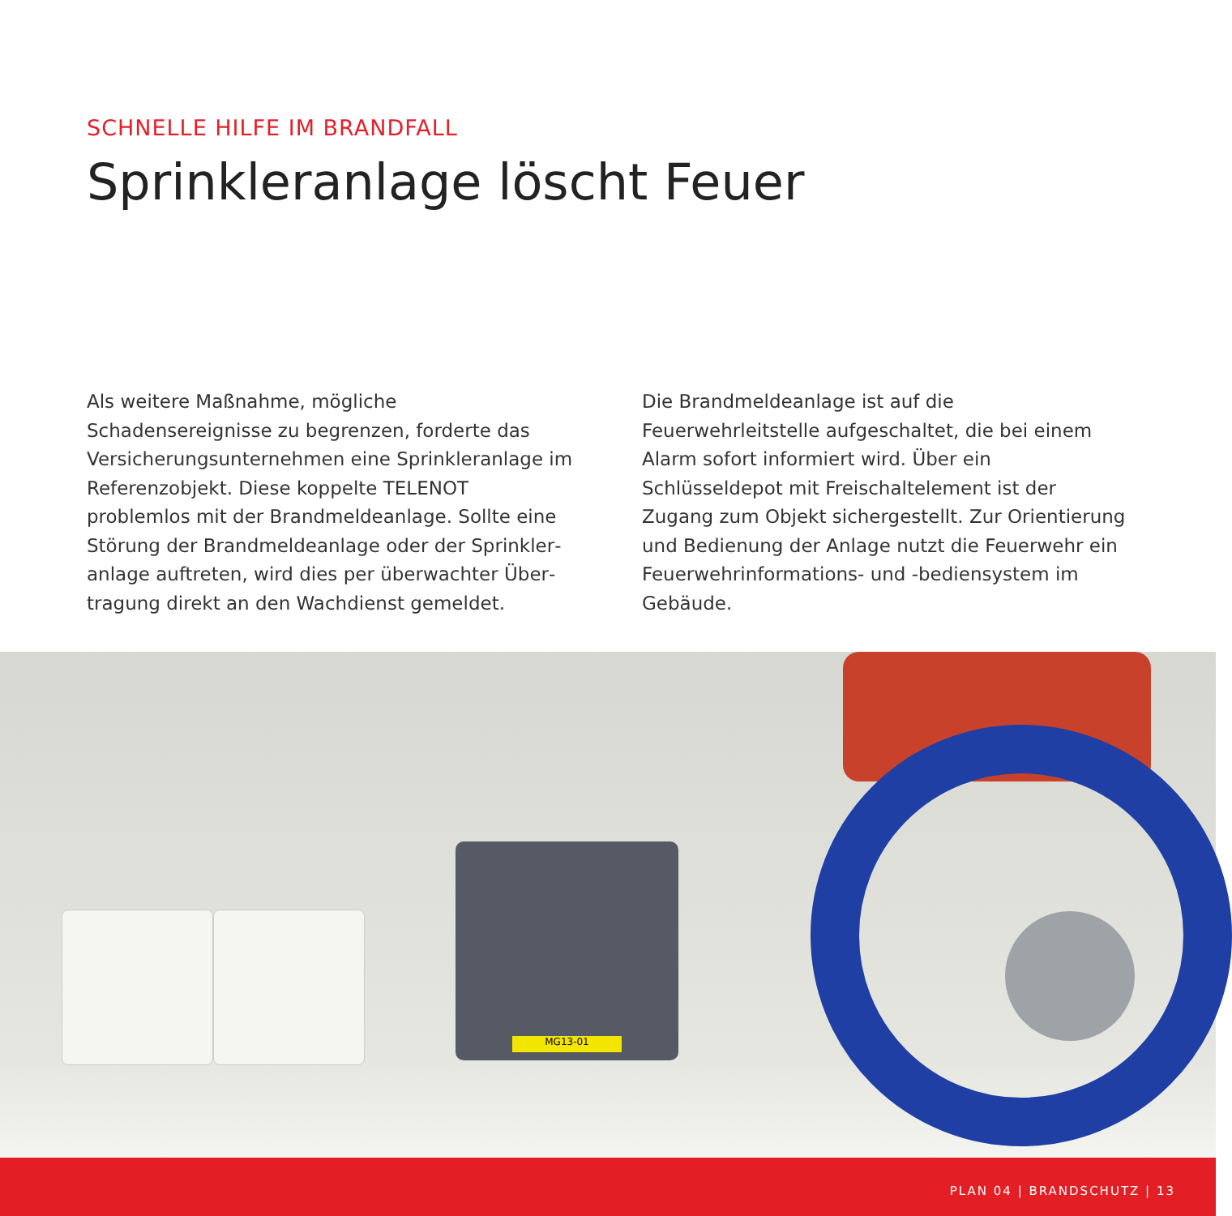SCHNELLE HILFE IM BRANDFALL
Sprinkleranlage löscht Feuer
Als weitere Maßnahme, mögliche Schadensereignisse zu begrenzen, forderte das Versicherungsunternehmen eine Sprinkleranlage im Referenzobjekt. Diese koppelte TELENOT problemlos mit der Brandmeldeanlage. Sollte eine Störung der Brandmeldeanlage oder der Sprinkler­anlage auftreten, wird dies per überwachter Über­tragung direkt an den Wachdienst gemeldet.
Die Brandmeldeanlage ist auf die Feuerwehrleitstelle aufgeschaltet, die bei einem Alarm sofort informiert wird. Über ein Schlüsseldepot mit Freischaltelement ist der Zugang zum Objekt sichergestellt. Zur Orientie­rung und Bedienung der Anlage nutzt die Feuerwehr ein Feuerwehrinformations- und -bediensystem im Gebäude.
MG13-01
PLAN 04 | BRANDSCHUTZ | 13